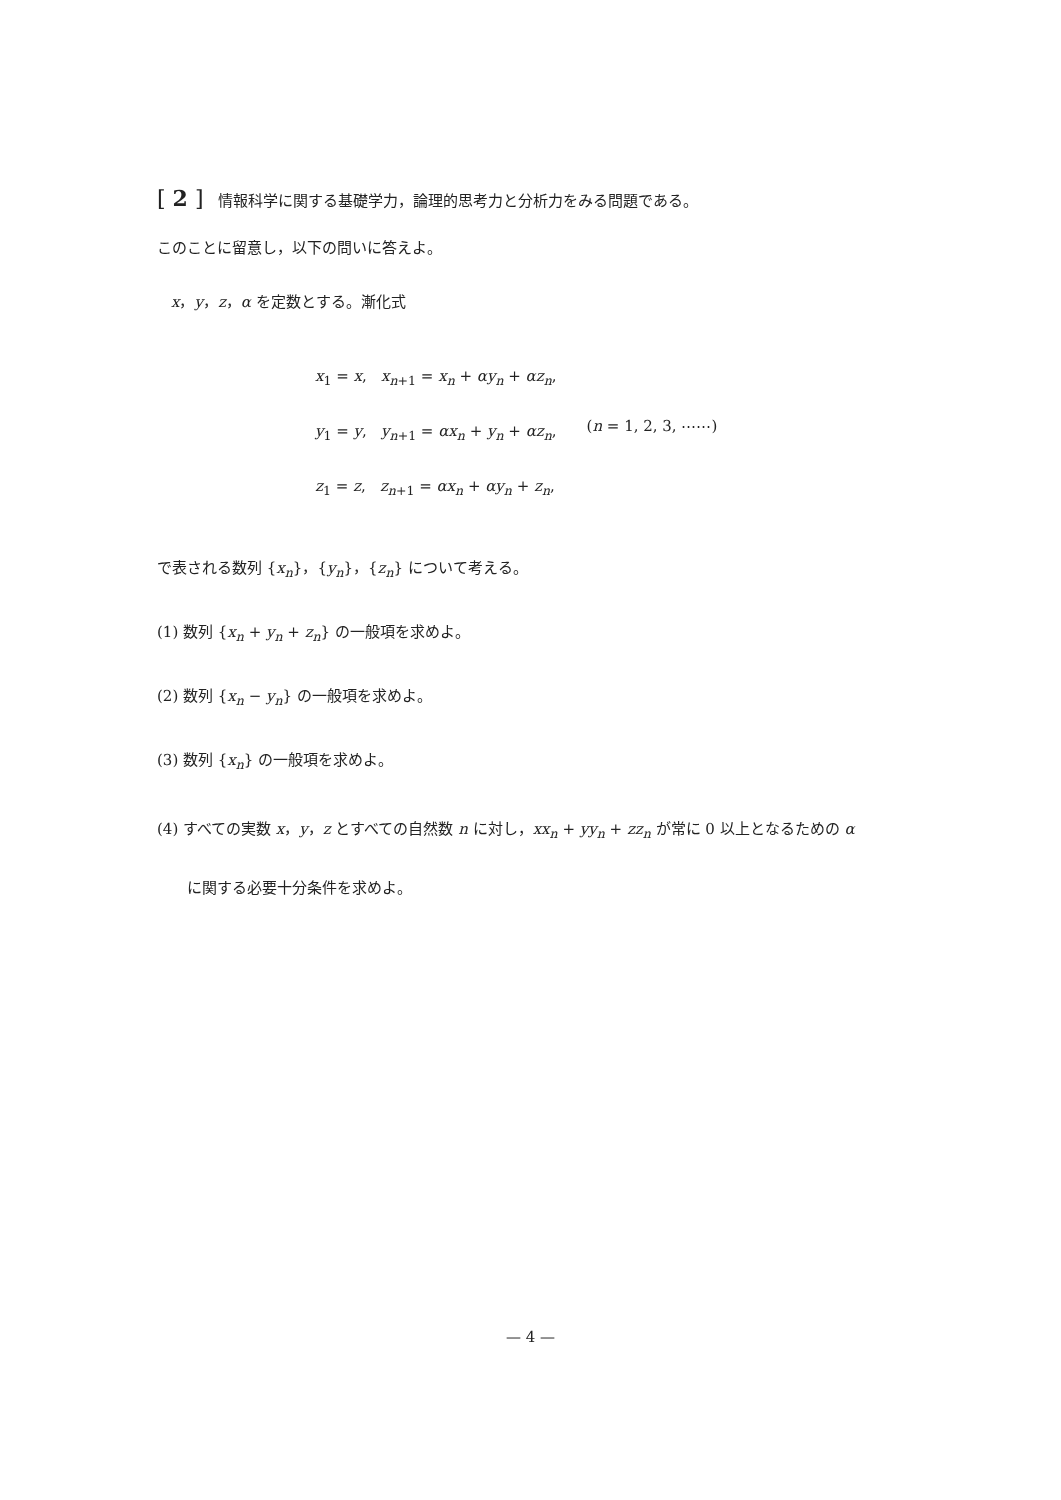[ 2 ] 情報科学に関する基礎学力，論理的思考力と分析力をみる問題である。
このことに留意し，以下の問いに答えよ。
x，y，z，α を定数とする。漸化式
x<sub>1</sub> = x, x<sub>n+1</sub> = x<sub>n</sub> + αy<sub>n</sub> + αz<sub>n</sub>,
y<sub>1</sub> = y, y<sub>n+1</sub> = αx<sub>n</sub> + y<sub>n</sub> + αz<sub>n</sub>,
z<sub>1</sub> = z, z<sub>n+1</sub> = αx<sub>n</sub> + αy<sub>n</sub> + z<sub>n</sub>,
(n = 1, 2, 3, ⋯⋯)
で表される数列 {x<sub>n</sub>}，{y<sub>n</sub>}，{z<sub>n</sub>} について考える。
(1) 数列 {x<sub>n</sub> + y<sub>n</sub> + z<sub>n</sub>} の一般項を求めよ。
(2) 数列 {x<sub>n</sub> − y<sub>n</sub>} の一般項を求めよ。
(3) 数列 {x<sub>n</sub>} の一般項を求めよ。
(4) すべての実数 x，y，z とすべての自然数 n に対し，xx<sub>n</sub> + yy<sub>n</sub> + zz<sub>n</sub> が常に 0 以上となるための α
に関する必要十分条件を求めよ。
— 4 —